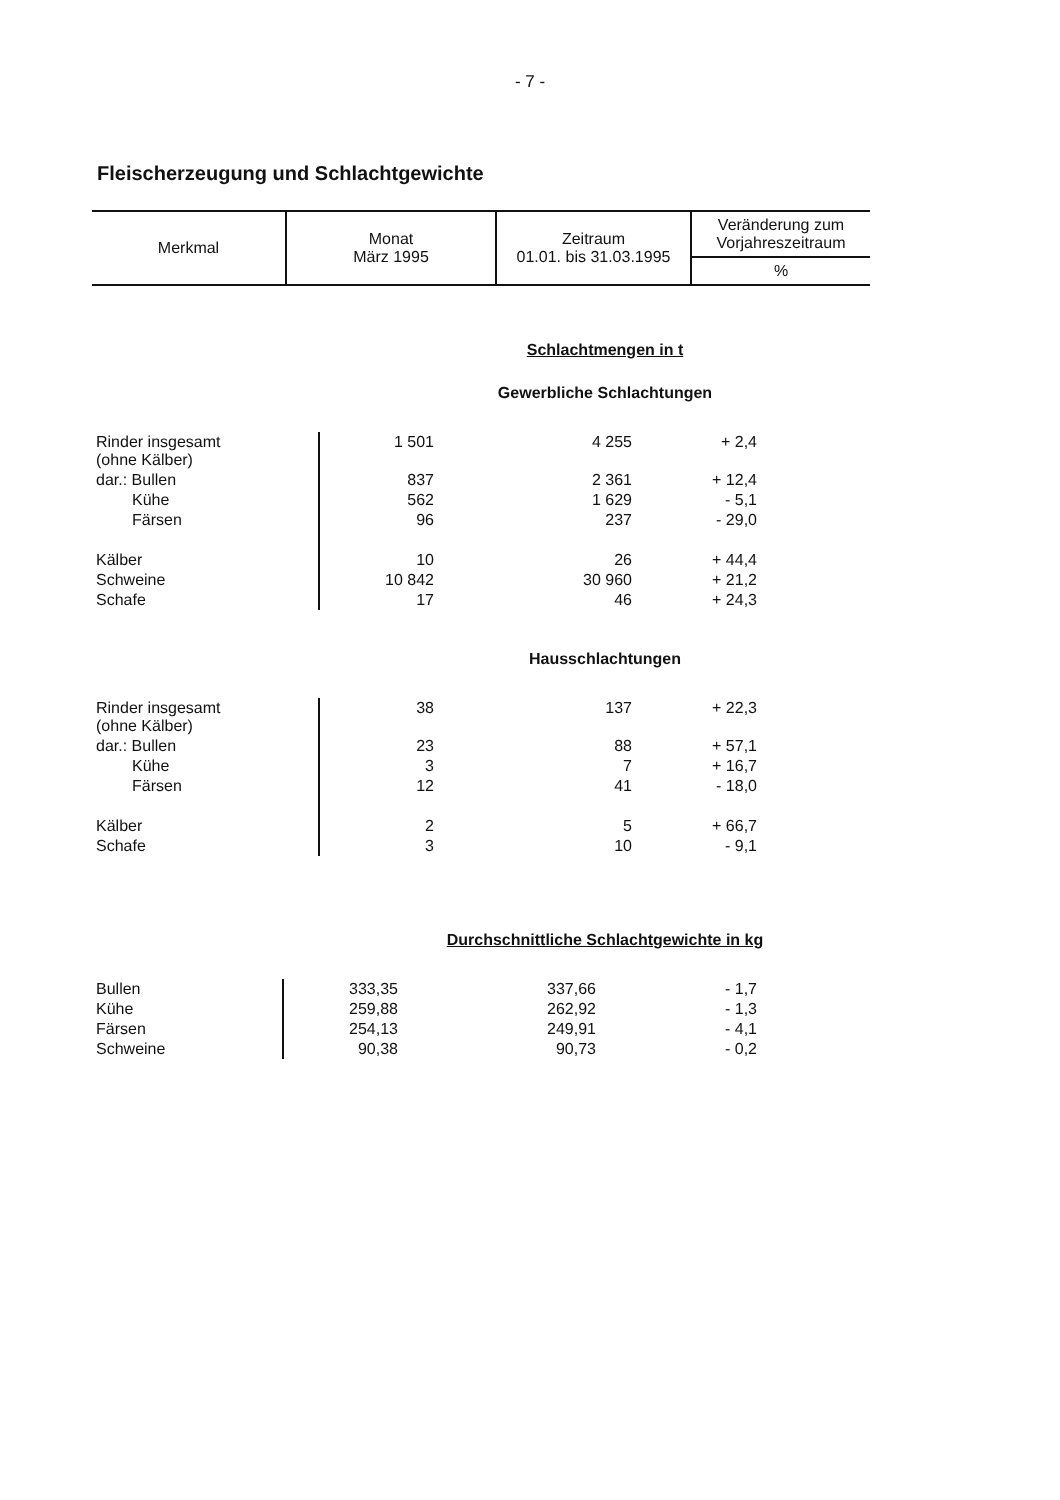- 7 -
Fleischerzeugung und Schlachtgewichte
| Merkmal | Monat März 1995 | Zeitraum 01.01. bis 31.03.1995 | Veränderung zum Vorjahreszeitraum |
| | | | % |
Schlachtmengen in t
Gewerbliche Schlachtungen
| Rinder insgesamt (ohne Kälber) | 1 501 | 4 255 | + 2,4 | |
| dar.: Bullen | 837 | 2 361 | + 12,4 | |
| Kühe | 562 | 1 629 | - 5,1 | |
| Färsen | 96 | 237 | - 29,0 | |
| Kälber | 10 | 26 | + 44,4 | |
| Schweine | 10 842 | 30 960 | + 21,2 | |
| Schafe | 17 | 46 | + 24,3 | |
Hausschlachtungen
| Rinder insgesamt (ohne Kälber) | 38 | 137 | + 22,3 | |
| dar.: Bullen | 23 | 88 | + 57,1 | |
| Kühe | 3 | 7 | + 16,7 | |
| Färsen | 12 | 41 | - 18,0 | |
| Kälber | 2 | 5 | + 66,7 | |
| Schafe | 3 | 10 | - 9,1 | |
Durchschnittliche Schlachtgewichte in kg
| Bullen | 333,35 | 337,66 | - 1,7 | |
| Kühe | 259,88 | 262,92 | - 1,3 | |
| Färsen | 254,13 | 249,91 | - 4,1 | |
| Schweine | 90,38 | 90,73 | - 0,2 | |